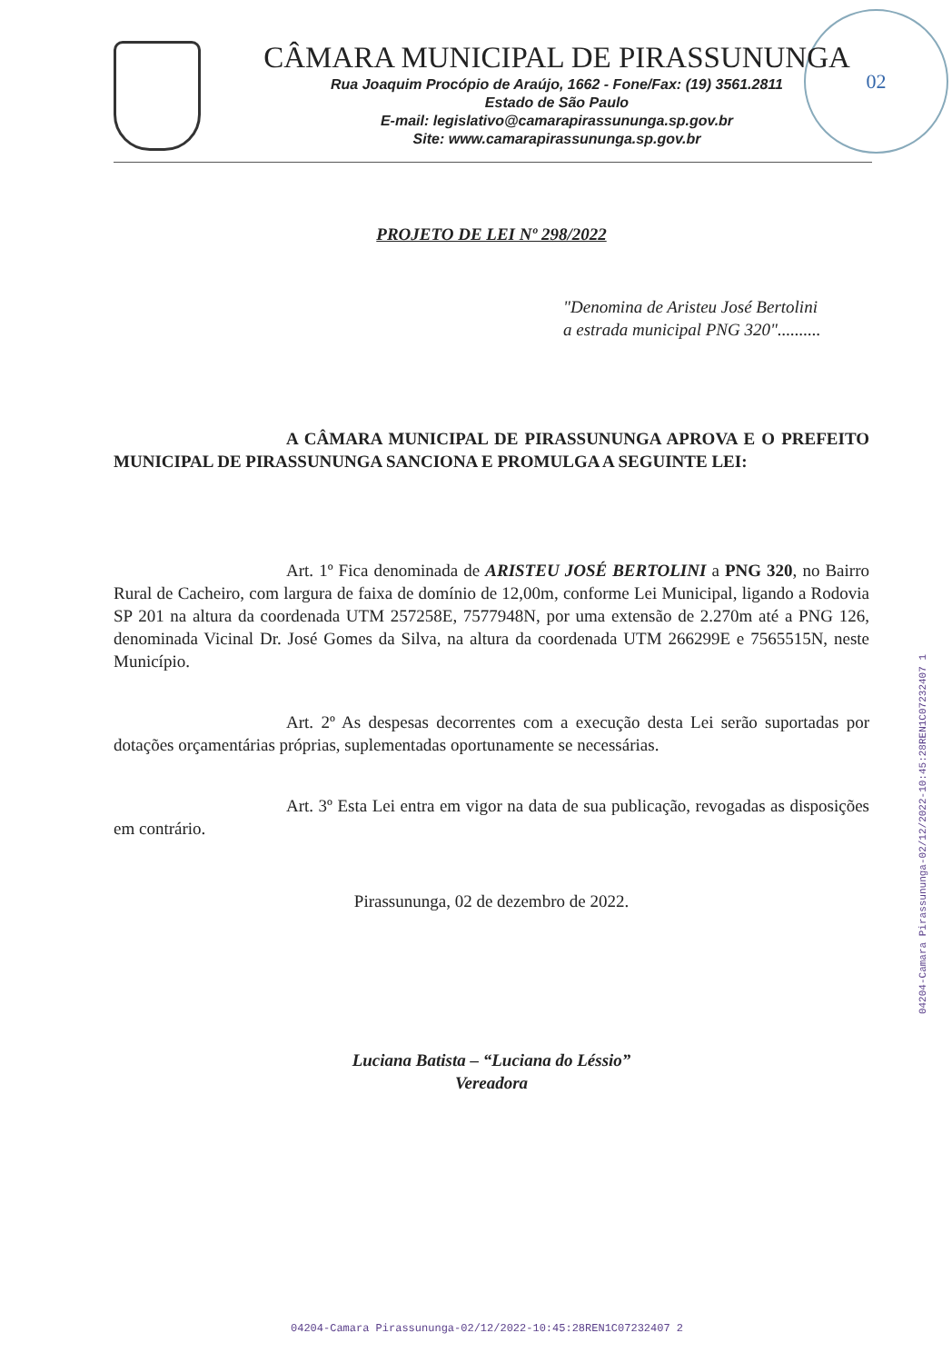02
CÂMARA MUNICIPAL DE PIRASSUNUNGA
Rua Joaquim Procópio de Araújo, 1662 - Fone/Fax: (19) 3561.2811
Estado de São Paulo
E-mail: legislativo@camarapirassununga.sp.gov.br
Site: www.camarapirassununga.sp.gov.br
PROJETO DE LEI Nº 298/2022
"Denomina de Aristeu José Bertolini
a estrada municipal PNG 320"..........
A CÂMARA MUNICIPAL DE PIRASSUNUNGA APROVA E O PREFEITO MUNICIPAL DE PIRASSUNUNGA SANCIONA E PROMULGA A SEGUINTE LEI:
Art. 1º Fica denominada de ARISTEU JOSÉ BERTOLINI a PNG 320, no Bairro Rural de Cacheiro, com largura de faixa de domínio de 12,00m, conforme Lei Municipal, ligando a Rodovia SP 201 na altura da coordenada UTM 257258E, 7577948N, por uma extensão de 2.270m até a PNG 126, denominada Vicinal Dr. José Gomes da Silva, na altura da coordenada UTM 266299E e 7565515N, neste Município.
Art. 2º As despesas decorrentes com a execução desta Lei serão suportadas por dotações orçamentárias próprias, suplementadas oportunamente se necessárias.
Art. 3º Esta Lei entra em vigor na data de sua publicação, revogadas as disposições em contrário.
Pirassununga, 02 de dezembro de 2022.
Luciana Batista – “Luciana do Léssio”
Vereadora
04204-Camara Pirassununga-02/12/2022-10:45:28REN1C07232407 1
04204-Camara Pirassununga-02/12/2022-10:45:28REN1C07232407 2